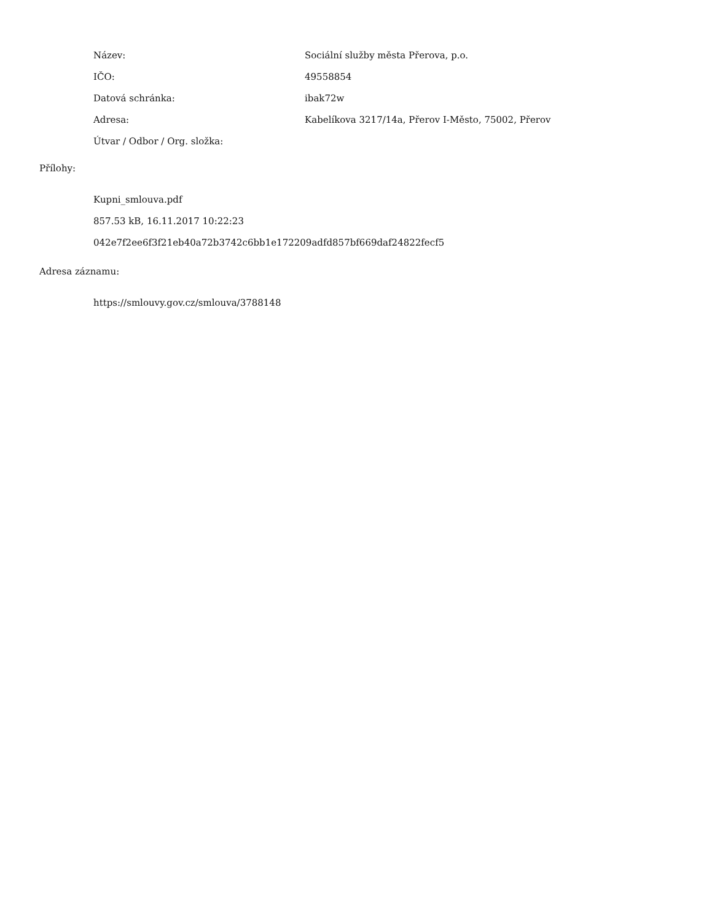| Název: | Sociální služby města Přerova, p.o. |
| IČO: | 49558854 |
| Datová schránka: | ibak72w |
| Adresa: | Kabelíkova 3217/14a, Přerov I-Město, 75002, Přerov |
| Útvar / Odbor / Org. složka: | |
Přílohy:
Kupni_smlouva.pdf
857.53 kB, 16.11.2017 10:22:23
042e7f2ee6f3f21eb40a72b3742c6bb1e172209adfd857bf669daf24822fecf5
Adresa záznamu:
https://smlouvy.gov.cz/smlouva/3788148